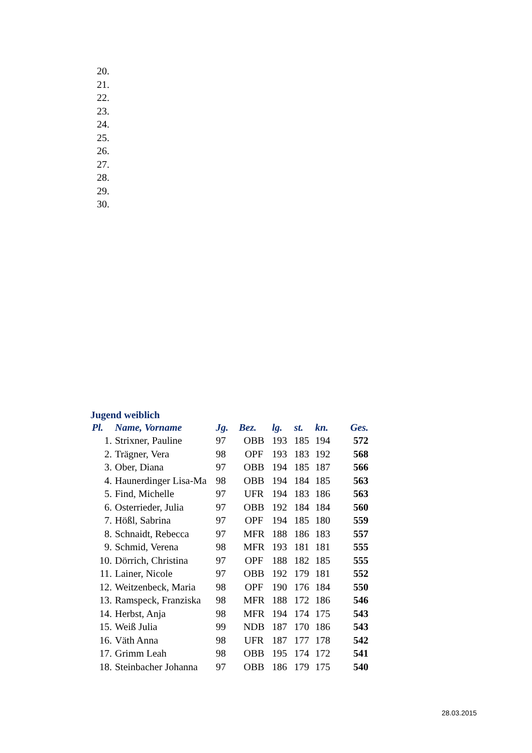20.
21.
22.
23.
24.
25.
26.
27.
28.
29.
30.
Jugend weiblich
| Pl. | Name, Vorname | Jg. | Bez. | lg. | st. | kn. | Ges. |
| --- | --- | --- | --- | --- | --- | --- | --- |
| 1. | Strixner, Pauline | 97 | OBB | 193 | 185 | 194 | 572 |
| 2. | Trägner, Vera | 98 | OPF | 193 | 183 | 192 | 568 |
| 3. | Ober, Diana | 97 | OBB | 194 | 185 | 187 | 566 |
| 4. | Haunerdinger Lisa-Ma | 98 | OBB | 194 | 184 | 185 | 563 |
| 5. | Find, Michelle | 97 | UFR | 194 | 183 | 186 | 563 |
| 6. | Osterrieder, Julia | 97 | OBB | 192 | 184 | 184 | 560 |
| 7. | Hößl, Sabrina | 97 | OPF | 194 | 185 | 180 | 559 |
| 8. | Schnaidt, Rebecca | 97 | MFR | 188 | 186 | 183 | 557 |
| 9. | Schmid, Verena | 98 | MFR | 193 | 181 | 181 | 555 |
| 10. | Dörrich, Christina | 97 | OPF | 188 | 182 | 185 | 555 |
| 11. | Lainer, Nicole | 97 | OBB | 192 | 179 | 181 | 552 |
| 12. | Weitzenbeck, Maria | 98 | OPF | 190 | 176 | 184 | 550 |
| 13. | Ramspeck, Franziska | 98 | MFR | 188 | 172 | 186 | 546 |
| 14. | Herbst, Anja | 98 | MFR | 194 | 174 | 175 | 543 |
| 15. | Weiß Julia | 99 | NDB | 187 | 170 | 186 | 543 |
| 16. | Väth Anna | 98 | UFR | 187 | 177 | 178 | 542 |
| 17. | Grimm Leah | 98 | OBB | 195 | 174 | 172 | 541 |
| 18. | Steinbacher Johanna | 97 | OBB | 186 | 179 | 175 | 540 |
28.03.2015